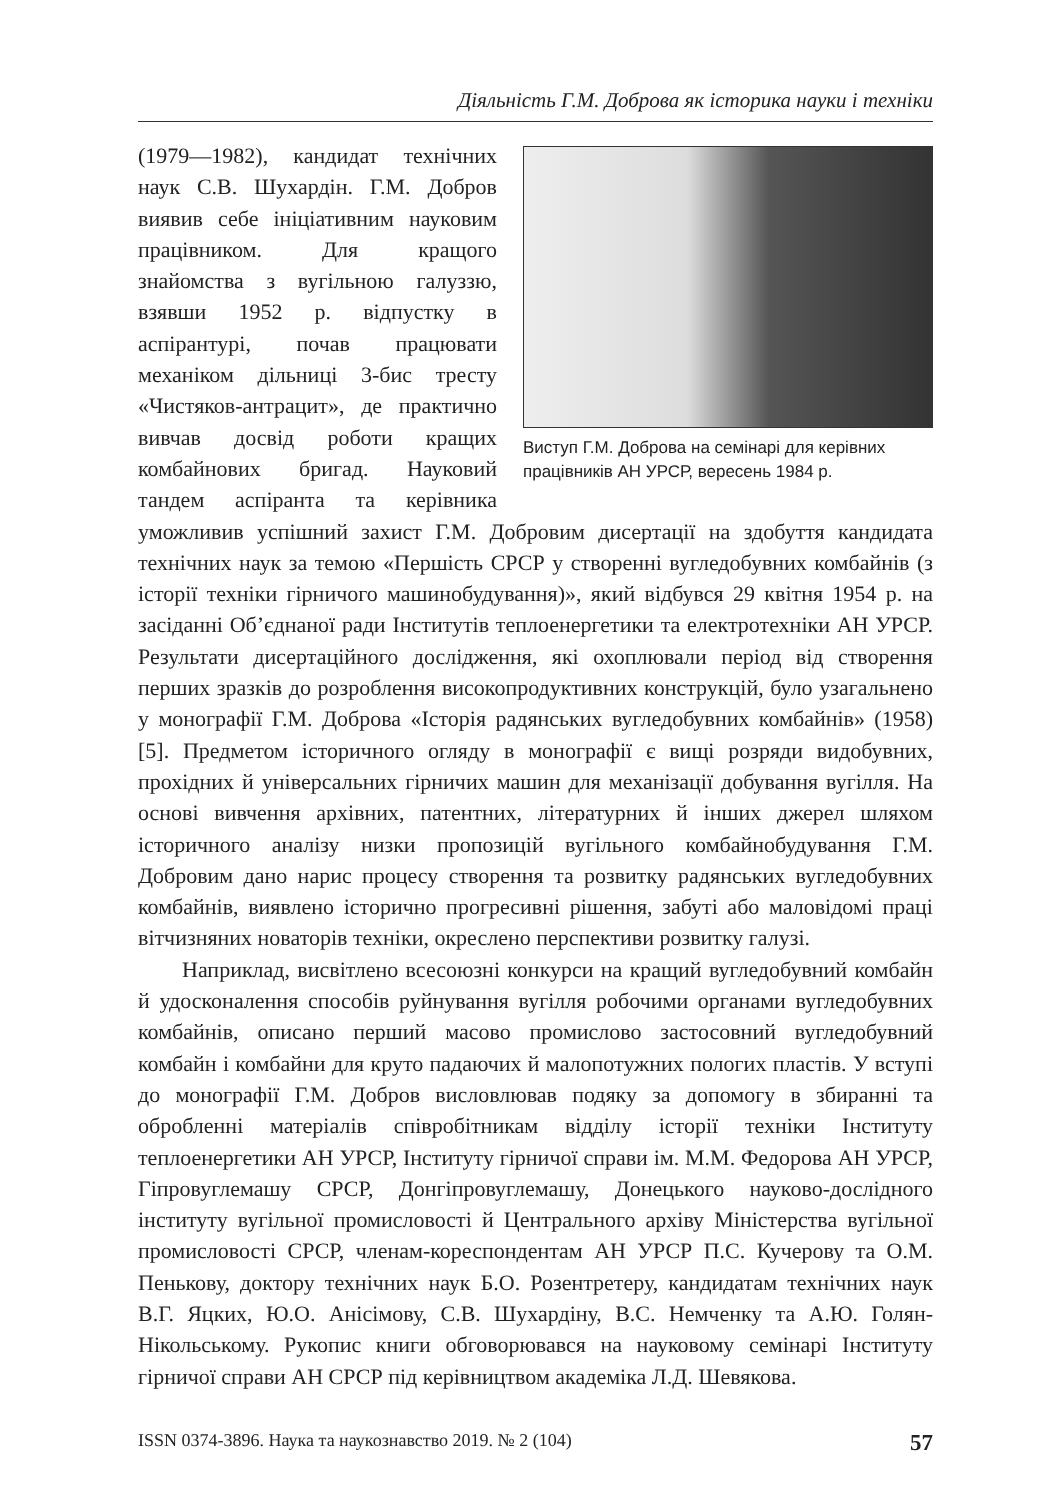Діяльність Г.М. Доброва як історика науки і техніки
Виступ Г.М. Доброва на семінарі для керівних працівників АН УРСР, вересень 1984 р.
(1979—1982), кандидат технічних наук С.В. Шухардін. Г.М. Добров виявив себе ініціативним науковим працівником. Для кращого знайомства з вугільною галуззю, взявши 1952 р. відпустку в аспірантурі, почав працювати механіком дільниці 3-бис тресту «Чистяков-антрацит», де практично вивчав досвід роботи кращих комбайнових бригад. Науковий тандем аспіранта та керівника уможливив успішний захист Г.М. Добровим дисертації на здобуття кандидата технічних наук за темою «Першість СРСР у створенні вугледобувних комбайнів (з історії техніки гірничого машинобудування)», який відбувся 29 квітня 1954 р. на засіданні Об’єднаної ради Інститутів теплоенергетики та електротехніки АН УРСР. Результати дисертаційного дослідження, які охоплювали період від створення перших зразків до розроблення високопродуктивних конструкцій, було узагальнено у монографії Г.М. Доброва «Історія радянських вугледобувних комбайнів» (1958) [5]. Предметом історичного огляду в монографії є вищі розряди видобувних, прохідних й універсальних гірничих машин для механізації добування вугілля. На основі вивчення архівних, патентних, літературних й інших джерел шляхом історичного аналізу низки пропозицій вугільного комбайнобудування Г.М. Добровим дано нарис процесу створення та розвитку радянських вугледобувних комбайнів, виявлено історично прогресивні рішення, забуті або маловідомі праці вітчизняних новаторів техніки, окреслено перспективи розвитку галузі.
Наприклад, висвітлено всесоюзні конкурси на кращий вугледобувний комбайн й удосконалення способів руйнування вугілля робочими органами вугледобувних комбайнів, описано перший масово промислово застосовний вугледобувний комбайн і комбайни для круто падаючих й малопотужних пологих пластів. У вступі до монографії Г.М. Добров висловлював подяку за допомогу в збиранні та обробленні матеріалів співробітникам відділу історії техніки Інституту теплоенергетики АН УРСР, Інституту гірничої справи ім. М.М. Федорова АН УРСР, Гіпровуглемашу СРСР, Донгіпровуглемашу, Донецького науково-дослідного інституту вугільної промисловості й Центрального архіву Міністерства вугільної промисловості СРСР, членам-кореспондентам АН УРСР П.С. Кучерову та О.М. Пенькову, доктору технічних наук Б.О. Розентретеру, кандидатам технічних наук В.Г. Яцких, Ю.О. Анісімову, С.В. Шухардіну, В.С. Немченку та А.Ю. Голян-Нікольському. Рукопис книги обговорювався на науковому семінарі Інституту гірничої справи АН СРСР під керівництвом академіка Л.Д. Шевякова.
ISSN 0374-3896. Наука та наукознавство 2019. № 2 (104) 57